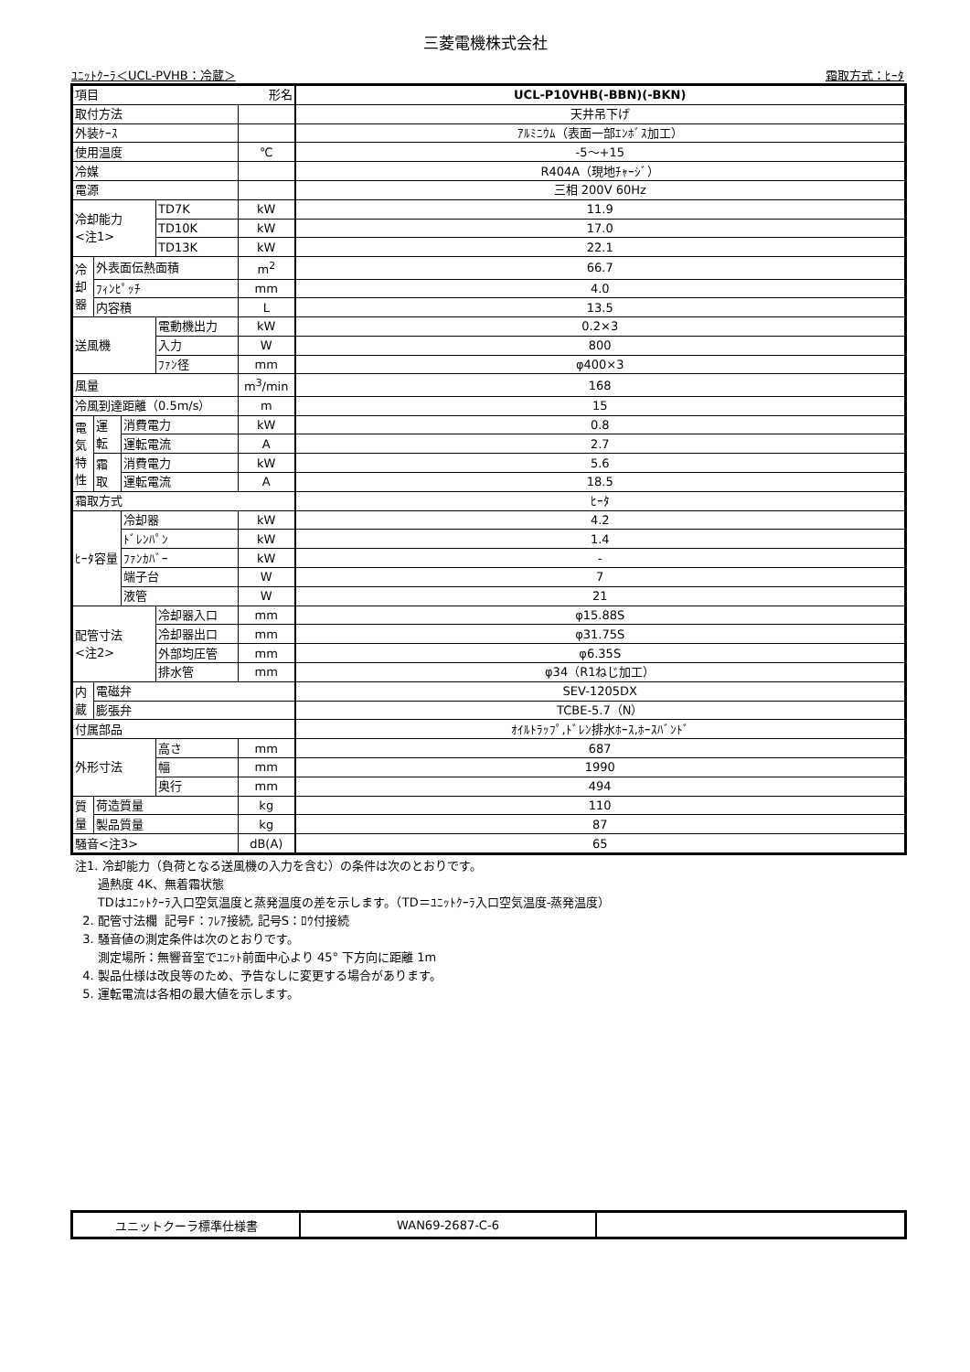三菱電機株式会社
ﾕﾆｯﾄｸｰﾗ＜UCL-PVHB：冷蔵＞ 霜取方式：ﾋｰﾀ
| 項目 形名 | | | | | UCL-P10VHB(-BBN)(-BKN) |
| 取付方法 | | | | | 天井吊下げ |
| 外装ｹｰｽ | | | | | ｱﾙﾐﾆｳﾑ（表面一部ｴﾝﾎﾞｽ加工） |
| 使用温度 | | | | ℃ | -5～+15 |
| 冷媒 | | | | | R404A（現地ﾁｬｰｼﾞ） |
| 電源 | | | | | 三相 200V 60Hz |
| 冷却能力 <注1> | | | TD7K | kW | 11.9 |
| | | | TD10K | kW | 17.0 |
| | | | TD13K | kW | 22.1 |
| 冷 却 器 | 外表面伝熱面積 | | | m<sup>2</sup> | 66.7 |
| | ﾌｨﾝﾋﾟｯﾁ | | | mm | 4.0 |
| | 内容積 | | | L | 13.5 |
| 送風機 | | | 電動機出力 | kW | 0.2×3 |
| | | | 入力 | W | 800 |
| | | | ﾌｧﾝ径 | mm | φ400×3 |
| 風量 | | | | m<sup>3</sup>/min | 168 |
| 冷風到達距離（0.5m/s） | | | | m | 15 |
| 電 気 特 性 | 運 転 | 消費電力 | | kW | 0.8 |
| | | 運転電流 | | A | 2.7 |
| | 霜 取 | 消費電力 | | kW | 5.6 |
| | | 運転電流 | | A | 18.5 |
| 霜取方式 | | | | | ﾋｰﾀ |
| ﾋｰﾀ容量 | | 冷却器 | | kW | 4.2 |
| | | ﾄﾞﾚﾝﾊﾟﾝ | | kW | 1.4 |
| | | ﾌｧﾝｶﾊﾞｰ | | kW | - |
| | | 端子台 | | W | 7 |
| | | 液管 | | W | 21 |
| 配管寸法 <注2> | | | 冷却器入口 | mm | φ15.88S |
| | | | 冷却器出口 | mm | φ31.75S |
| | | | 外部均圧管 | mm | φ6.35S |
| | | | 排水管 | mm | φ34（R1ねじ加工） |
| 内 蔵 | 電磁弁 | | | | SEV-1205DX |
| | 膨張弁 | | | | TCBE-5.7（N） |
| 付属部品 | | | | | ｵｲﾙﾄﾗｯﾌﾟ,ﾄﾞﾚﾝ排水ﾎｰｽ,ﾎｰｽﾊﾞﾝﾄﾞ |
| 外形寸法 | | | 高さ | mm | 687 |
| | | | 幅 | mm | 1990 |
| | | | 奥行 | mm | 494 |
| 質 量 | 荷造質量 | | | kg | 110 |
| | 製品質量 | | | kg | 87 |
| 騒音<注3> | | | | dB(A) | 65 |
注1. 冷却能力（負荷となる送風機の入力を含む）の条件は次のとおりです。
過熱度 4K、無着霜状態
TDはﾕﾆｯﾄｸｰﾗ入口空気温度と蒸発温度の差を示します。（TD＝ﾕﾆｯﾄｸｰﾗ入口空気温度-蒸発温度）
2. 配管寸法欄 記号F：ﾌﾚｱ接続, 記号S：ﾛｳ付接続
3. 騒音値の測定条件は次のとおりです。
測定場所：無響音室でﾕﾆｯﾄ前面中心より 45° 下方向に距離 1m
4. 製品仕様は改良等のため、予告なしに変更する場合があります。
5. 運転電流は各相の最大値を示します。
| ユニットクーラ標準仕様書 | WAN69-2687-C-6 | |